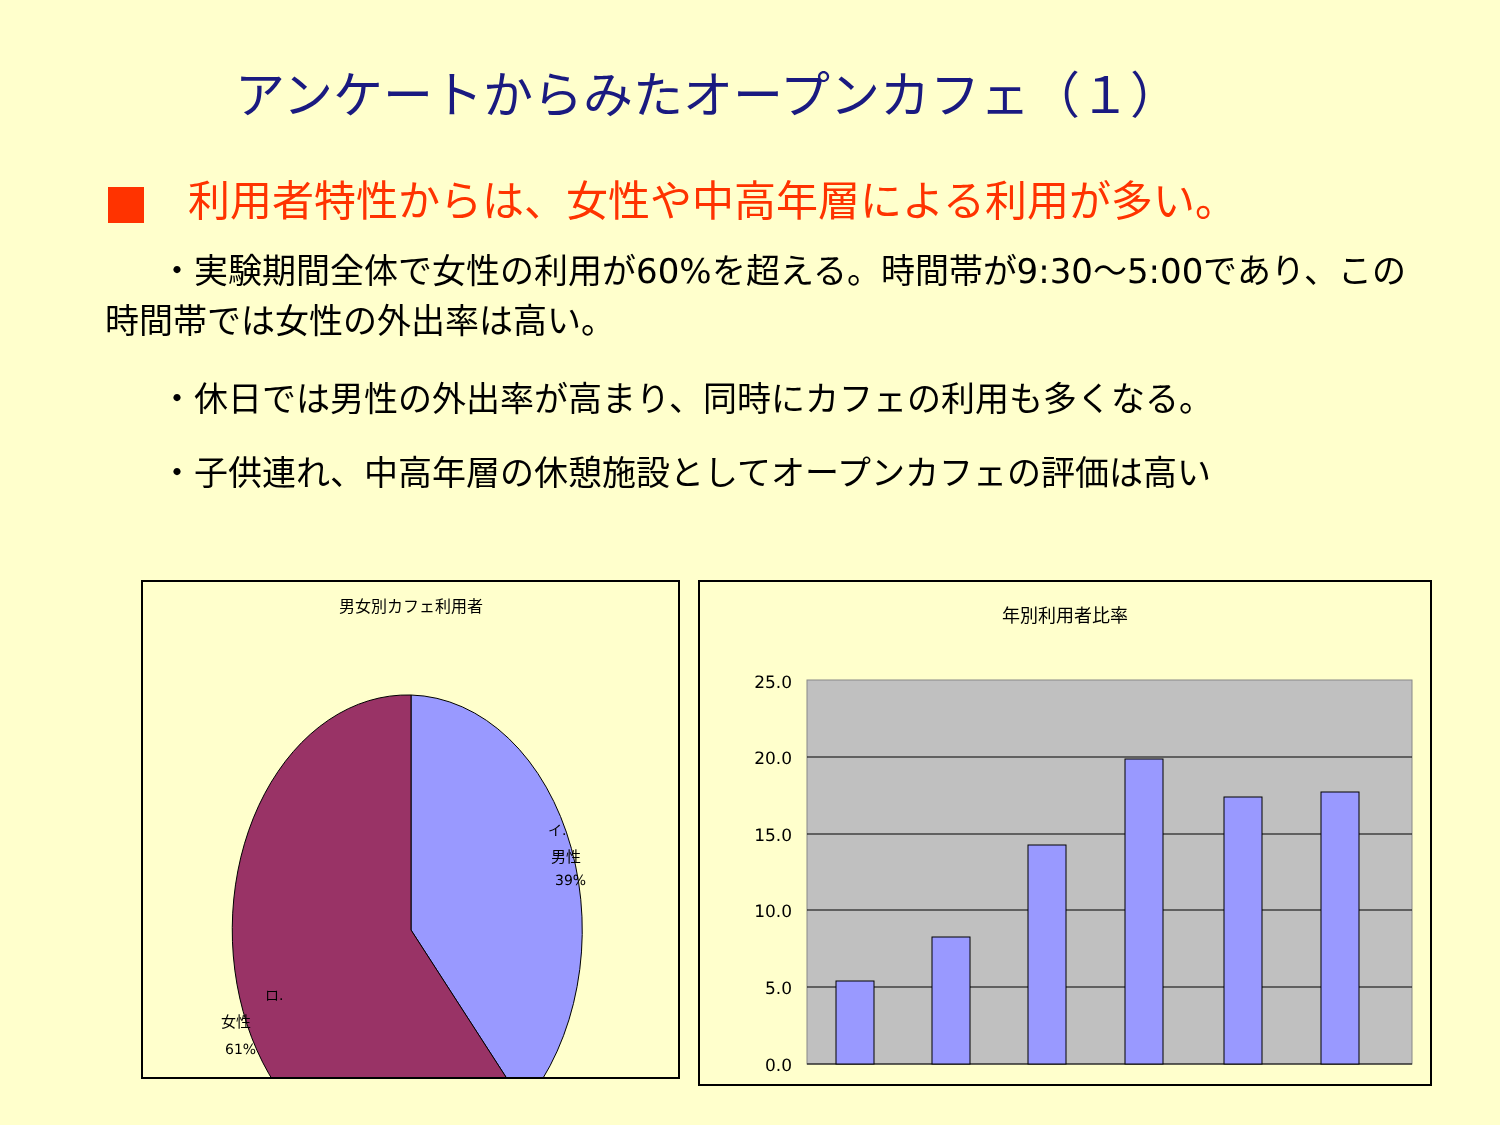アンケートからみたオープンカフェ（１）
利用者特性からは、女性や中高年層による利用が多い。
・実験期間全体で女性の利用が60%を超える。時間帯が9:30〜5:00であり、この時間帯では女性の外出率は高い。
・休日では男性の外出率が高まり、同時にカフェの利用も多くなる。
・子供連れ、中高年層の休憩施設としてオープンカフェの評価は高い
男女別カフェ利用者
男性
39%
イ.
女性
61%
ロ.
年別利用者比率
25.0
20.0
15.0
10.0
5.0
0.0